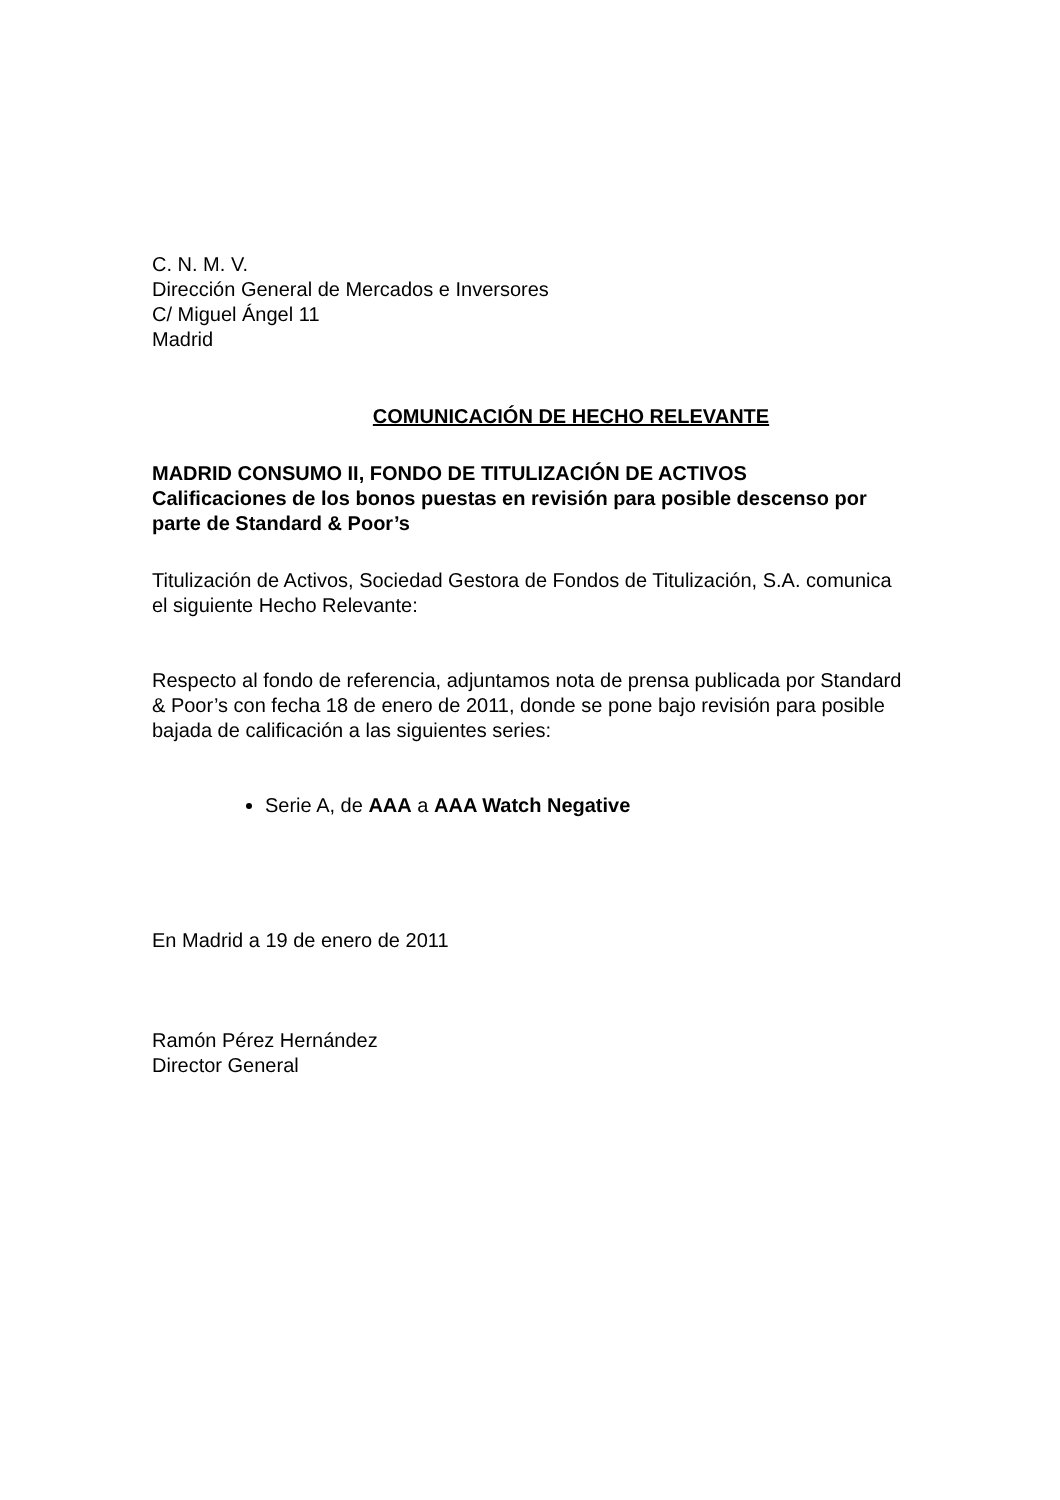C. N. M. V.
Dirección General de Mercados e Inversores
C/ Miguel Ángel 11
Madrid
COMUNICACIÓN DE HECHO RELEVANTE
MADRID CONSUMO II, FONDO DE TITULIZACIÓN DE ACTIVOS
Calificaciones de los bonos puestas en revisión para posible descenso por parte de Standard & Poor’s
Titulización de Activos, Sociedad Gestora de Fondos de Titulización, S.A. comunica el siguiente Hecho Relevante:
Respecto al fondo de referencia, adjuntamos nota de prensa publicada por Standard & Poor’s con fecha 18 de enero de 2011, donde se pone bajo revisión para posible bajada de calificación a las siguientes series:
Serie A, de AAA a AAA Watch Negative
En Madrid a 19 de enero de 2011
Ramón Pérez Hernández
Director General